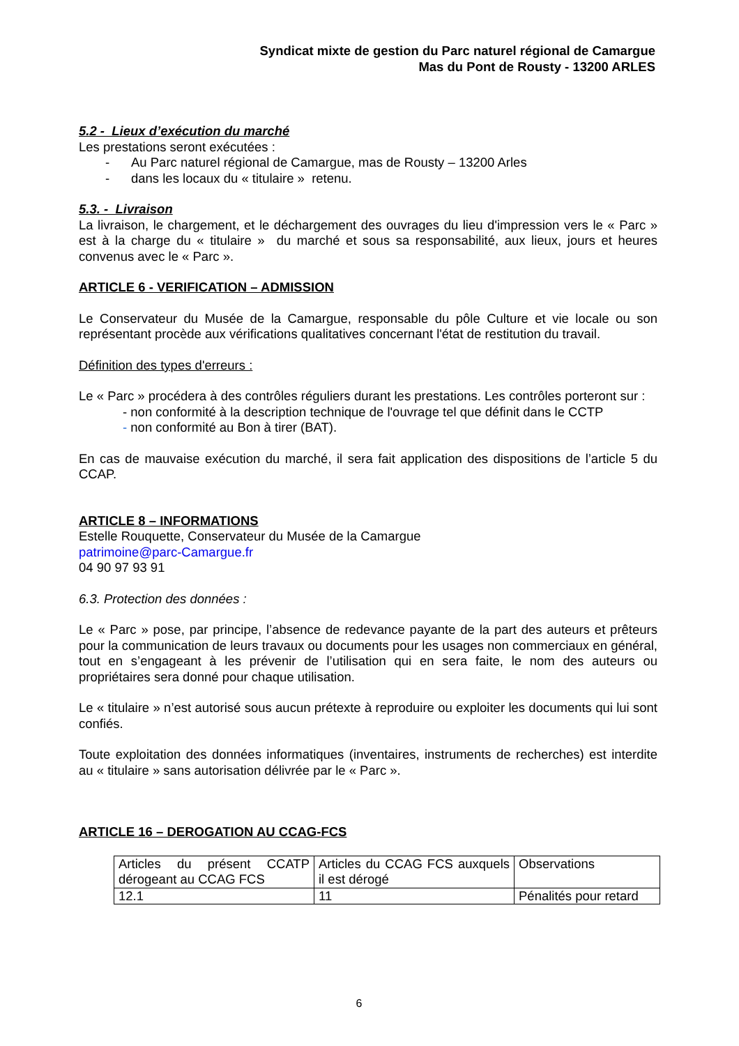Syndicat mixte de gestion du Parc naturel régional de Camargue
Mas du Pont de Rousty - 13200 ARLES
5.2 - Lieux d’exécution du marché
Les prestations seront exécutées :
- Au Parc naturel régional de Camargue, mas de Rousty – 13200 Arles
- dans les locaux du « titulaire » retenu.
5.3. - Livraison
La livraison, le chargement, et le déchargement des ouvrages du lieu d'impression vers le « Parc » est à la charge du « titulaire » du marché et sous sa responsabilité, aux lieux, jours et heures convenus avec le « Parc ».
ARTICLE 6 - VERIFICATION – ADMISSION
Le Conservateur du Musée de la Camargue, responsable du pôle Culture et vie locale ou son représentant procède aux vérifications qualitatives concernant l'état de restitution du travail.
Définition des types d'erreurs :
Le « Parc » procédera à des contrôles réguliers durant les prestations. Les contrôles porteront sur :
- non conformité à la description technique de l'ouvrage tel que définit dans le CCTP
- non conformité au Bon à tirer (BAT).
En cas de mauvaise exécution du marché, il sera fait application des dispositions de l’article 5 du CCAP.
ARTICLE 8 – INFORMATIONS
Estelle Rouquette, Conservateur du Musée de la Camargue
patrimoine@parc-Camargue.fr
04 90 97 93 91
6.3. Protection des données :
Le « Parc » pose, par principe, l’absence de redevance payante de la part des auteurs et prêteurs pour la communication de leurs travaux ou documents pour les usages non commerciaux en général, tout en s’engageant à les prévenir de l’utilisation qui en sera faite, le nom des auteurs ou propriétaires sera donné pour chaque utilisation.
Le « titulaire » n’est autorisé sous aucun prétexte à reproduire ou exploiter les documents qui lui sont confiés.
Toute exploitation des données informatiques (inventaires, instruments de recherches) est interdite au « titulaire » sans autorisation délivrée par le « Parc ».
ARTICLE 16 – DEROGATION AU CCAG-FCS
| Articles du présent CCATP dérogeant au CCAG FCS | Articles du CCAG FCS auxquels il est dérogé | Observations |
| 12.1 | 11 | Pénalités pour retard |
6